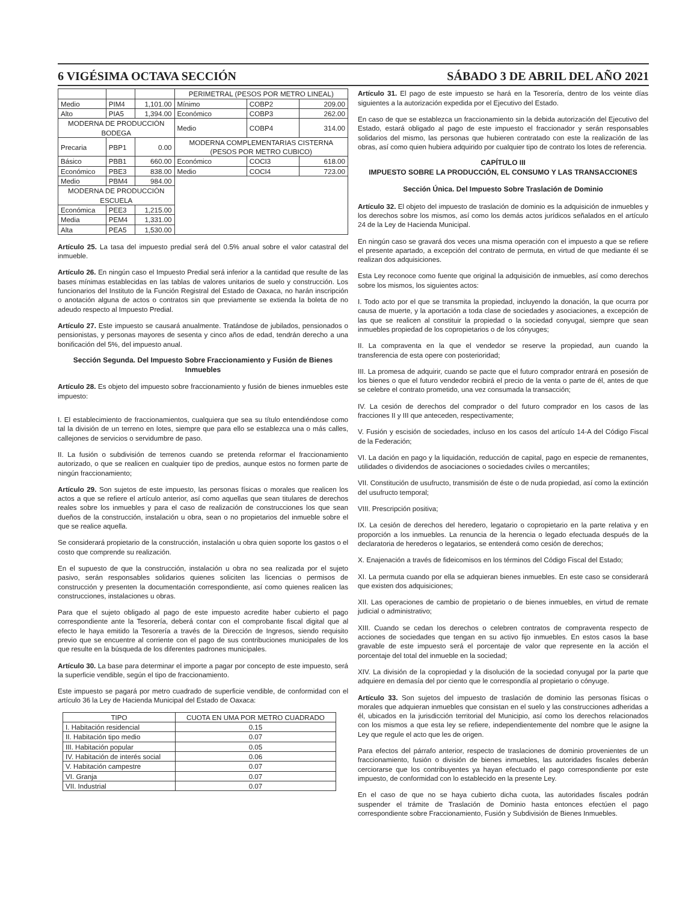6 VIGÉSIMA OCTAVA SECCIÓN SÁBADO 3 DE ABRIL DEL AÑO 2021
| | | | PERIMETRAL (PESOS POR METRO LINEAL) | | |
| Medio | PIM4 | 1,101.00 | Mínimo | COBP2 | 209.00 |
| Alto | PIA5 | 1,394.00 | Económico | COBP3 | 262.00 |
| MODERNA DE PRODUCCIÓN BODEGA | | | Medio | COBP4 | 314.00 |
| Precaria | PBP1 | 0.00 | MODERNA COMPLEMENTARIAS CISTERNA (PESOS POR METRO CUBICO) | | |
| Básico | PBB1 | 660.00 | Económico | COCI3 | 618.00 |
| Económico | PBE3 | 838.00 | Medio | COCI4 | 723.00 |
| Medio | PBM4 | 984.00 | | | |
| MODERNA DE PRODUCCIÓN ESCUELA | | | | | |
| Económica | PEE3 | 1,215.00 | | | |
| Media | PEM4 | 1,331.00 | | | |
| Alta | PEA5 | 1,530.00 | | | |
Artículo 25. La tasa del impuesto predial será del 0.5% anual sobre el valor catastral del inmueble.
Artículo 26. En ningún caso el Impuesto Predial será inferior a la cantidad que resulte de las bases mínimas establecidas en las tablas de valores unitarios de suelo y construcción. Los funcionarios del Instituto de la Función Registral del Estado de Oaxaca, no harán inscripción o anotación alguna de actos o contratos sin que previamente se extienda la boleta de no adeudo respecto al Impuesto Predial.
Artículo 27. Este impuesto se causará anualmente. Tratándose de jubilados, pensionados o pensionistas, y personas mayores de sesenta y cinco años de edad, tendrán derecho a una bonificación del 5%, del impuesto anual.
Sección Segunda. Del Impuesto Sobre Fraccionamiento y Fusión de Bienes Inmuebles
Artículo 28. Es objeto del impuesto sobre fraccionamiento y fusión de bienes inmuebles este impuesto:
I. El establecimiento de fraccionamientos, cualquiera que sea su título entendiéndose como tal la división de un terreno en lotes, siempre que para ello se establezca una o más calles, callejones de servicios o servidumbre de paso.
II. La fusión o subdivisión de terrenos cuando se pretenda reformar el fraccionamiento autorizado, o que se realicen en cualquier tipo de predios, aunque estos no formen parte de ningún fraccionamiento;
Artículo 29. Son sujetos de este impuesto, las personas físicas o morales que realicen los actos a que se refiere el artículo anterior, así como aquellas que sean titulares de derechos reales sobre los inmuebles y para el caso de realización de construcciones los que sean dueños de la construcción, instalación u obra, sean o no propietarios del inmueble sobre el que se realice aquella.
Se considerará propietario de la construcción, instalación u obra quien soporte los gastos o el costo que comprende su realización.
En el supuesto de que la construcción, instalación u obra no sea realizada por el sujeto pasivo, serán responsables solidarios quienes soliciten las licencias o permisos de construcción y presenten la documentación correspondiente, así como quienes realicen las construcciones, instalaciones u obras.
Para que el sujeto obligado al pago de este impuesto acredite haber cubierto el pago correspondiente ante la Tesorería, deberá contar con el comprobante fiscal digital que al efecto le haya emitido la Tesorería a través de la Dirección de Ingresos, siendo requisito previo que se encuentre al corriente con el pago de sus contribuciones municipales de los que resulte en la búsqueda de los diferentes padrones municipales.
Artículo 30. La base para determinar el importe a pagar por concepto de este impuesto, será la superficie vendible, según el tipo de fraccionamiento.
Este impuesto se pagará por metro cuadrado de superficie vendible, de conformidad con el artículo 36 la Ley de Hacienda Municipal del Estado de Oaxaca:
| TIPO | CUOTA EN UMA POR METRO CUADRADO |
| --- | --- |
| I. Habitación residencial | 0.15 |
| II. Habitación tipo medio | 0.07 |
| III. Habitación popular | 0.05 |
| IV. Habitación de interés social | 0.06 |
| V. Habitación campestre | 0.07 |
| VI. Granja | 0.07 |
| VII. Industrial | 0.07 |
Artículo 31. El pago de este impuesto se hará en la Tesorería, dentro de los veinte días siguientes a la autorización expedida por el Ejecutivo del Estado.
En caso de que se establezca un fraccionamiento sin la debida autorización del Ejecutivo del Estado, estará obligado al pago de este impuesto el fraccionador y serán responsables solidarios del mismo, las personas que hubieren contratado con este la realización de las obras, así como quien hubiera adquirido por cualquier tipo de contrato los lotes de referencia.
CAPÍTULO III
IMPUESTO SOBRE LA PRODUCCIÓN, EL CONSUMO Y LAS TRANSACCIONES
Sección Única. Del Impuesto Sobre Traslación de Dominio
Artículo 32. El objeto del impuesto de traslación de dominio es la adquisición de inmuebles y los derechos sobre los mismos, así como los demás actos jurídicos señalados en el artículo 24 de la Ley de Hacienda Municipal.
En ningún caso se gravará dos veces una misma operación con el impuesto a que se refiere el presente apartado, a excepción del contrato de permuta, en virtud de que mediante él se realizan dos adquisiciones.
Esta Ley reconoce como fuente que original la adquisición de inmuebles, así como derechos sobre los mismos, los siguientes actos:
I. Todo acto por el que se transmita la propiedad, incluyendo la donación, la que ocurra por causa de muerte, y la aportación a toda clase de sociedades y asociaciones, a excepción de las que se realicen al constituir la propiedad o la sociedad conyugal, siempre que sean inmuebles propiedad de los copropietarios o de los cónyuges;
II. La compraventa en la que el vendedor se reserve la propiedad, aun cuando la transferencia de esta opere con posterioridad;
III. La promesa de adquirir, cuando se pacte que el futuro comprador entrará en posesión de los bienes o que el futuro vendedor recibirá el precio de la venta o parte de él, antes de que se celebre el contrato prometido, una vez consumada la transacción;
IV. La cesión de derechos del comprador o del futuro comprador en los casos de las fracciones II y III que anteceden, respectivamente;
V. Fusión y escisión de sociedades, incluso en los casos del artículo 14-A del Código Fiscal de la Federación;
VI. La dación en pago y la liquidación, reducción de capital, pago en especie de remanentes, utilidades o dividendos de asociaciones o sociedades civiles o mercantiles;
VII. Constitución de usufructo, transmisión de éste o de nuda propiedad, así como la extinción del usufructo temporal;
VIII. Prescripción positiva;
IX. La cesión de derechos del heredero, legatario o copropietario en la parte relativa y en proporción a los inmuebles. La renuncia de la herencia o legado efectuada después de la declaratoria de herederos o legatarios, se entenderá como cesión de derechos;
X. Enajenación a través de fideicomisos en los términos del Código Fiscal del Estado;
XI. La permuta cuando por ella se adquieran bienes inmuebles. En este caso se considerará que existen dos adquisiciones;
XII. Las operaciones de cambio de propietario o de bienes inmuebles, en virtud de remate judicial o administrativo;
XIII. Cuando se cedan los derechos o celebren contratos de compraventa respecto de acciones de sociedades que tengan en su activo fijo inmuebles. En estos casos la base gravable de este impuesto será el porcentaje de valor que represente en la acción el porcentaje del total del inmueble en la sociedad;
XIV. La división de la copropiedad y la disolución de la sociedad conyugal por la parte que adquiere en demasía del por ciento que le correspondía al propietario o cónyuge.
Artículo 33. Son sujetos del impuesto de traslación de dominio las personas físicas o morales que adquieran inmuebles que consistan en el suelo y las construcciones adheridas a él, ubicados en la jurisdicción territorial del Municipio, así como los derechos relacionados con los mismos a que esta ley se refiere, independientemente del nombre que le asigne la Ley que regule el acto que les de origen.
Para efectos del párrafo anterior, respecto de traslaciones de dominio provenientes de un fraccionamiento, fusión o división de bienes inmuebles, las autoridades fiscales deberán cerciorarse que los contribuyentes ya hayan efectuado el pago correspondiente por este impuesto, de conformidad con lo establecido en la presente Ley.
En el caso de que no se haya cubierto dicha cuota, las autoridades fiscales podrán suspender el trámite de Traslación de Dominio hasta entonces efectúen el pago correspondiente sobre Fraccionamiento, Fusión y Subdivisión de Bienes Inmuebles.